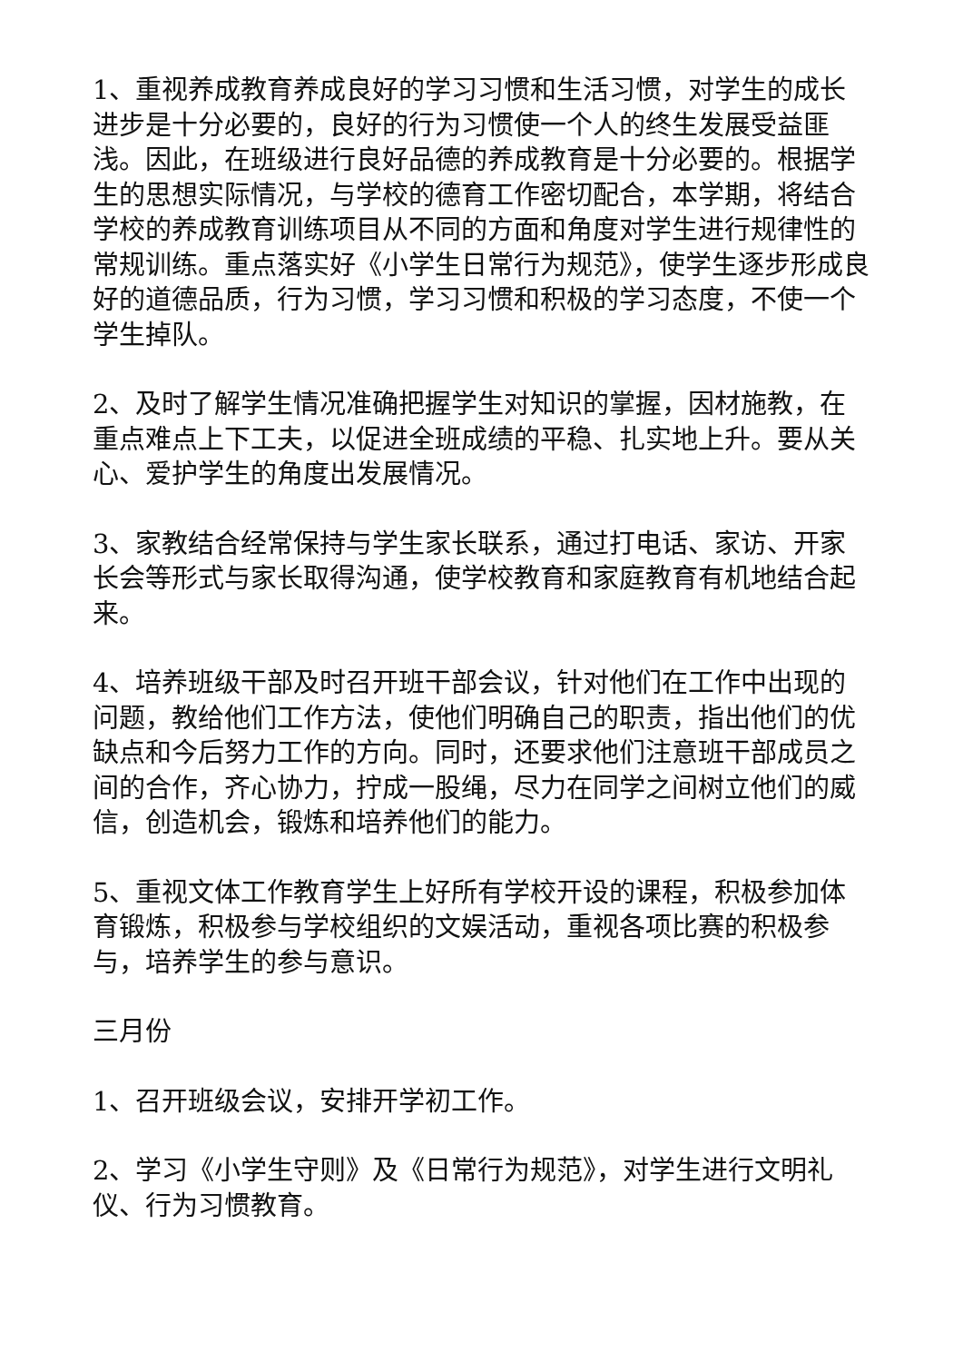1、重视养成教育养成良好的学习习惯和生活习惯，对学生的成长进步是十分必要的，良好的行为习惯使一个人的终生发展受益匪浅。因此，在班级进行良好品德的养成教育是十分必要的。根据学生的思想实际情况，与学校的德育工作密切配合，本学期，将结合学校的养成教育训练项目从不同的方面和角度对学生进行规律性的常规训练。重点落实好《小学生日常行为规范》，使学生逐步形成良好的道德品质，行为习惯，学习习惯和积极的学习态度，不使一个学生掉队。
2、及时了解学生情况准确把握学生对知识的掌握，因材施教，在重点难点上下工夫，以促进全班成绩的平稳、扎实地上升。要从关心、爱护学生的角度出发展情况。
3、家教结合经常保持与学生家长联系，通过打电话、家访、开家长会等形式与家长取得沟通，使学校教育和家庭教育有机地结合起来。
4、培养班级干部及时召开班干部会议，针对他们在工作中出现的问题，教给他们工作方法，使他们明确自己的职责，指出他们的优缺点和今后努力工作的方向。同时，还要求他们注意班干部成员之间的合作，齐心协力，拧成一股绳，尽力在同学之间树立他们的威信，创造机会，锻炼和培养他们的能力。
5、重视文体工作教育学生上好所有学校开设的课程，积极参加体育锻炼，积极参与学校组织的文娱活动，重视各项比赛的积极参与，培养学生的参与意识。
三月份
1、召开班级会议，安排开学初工作。
2、学习《小学生守则》及《日常行为规范》，对学生进行文明礼仪、行为习惯教育。